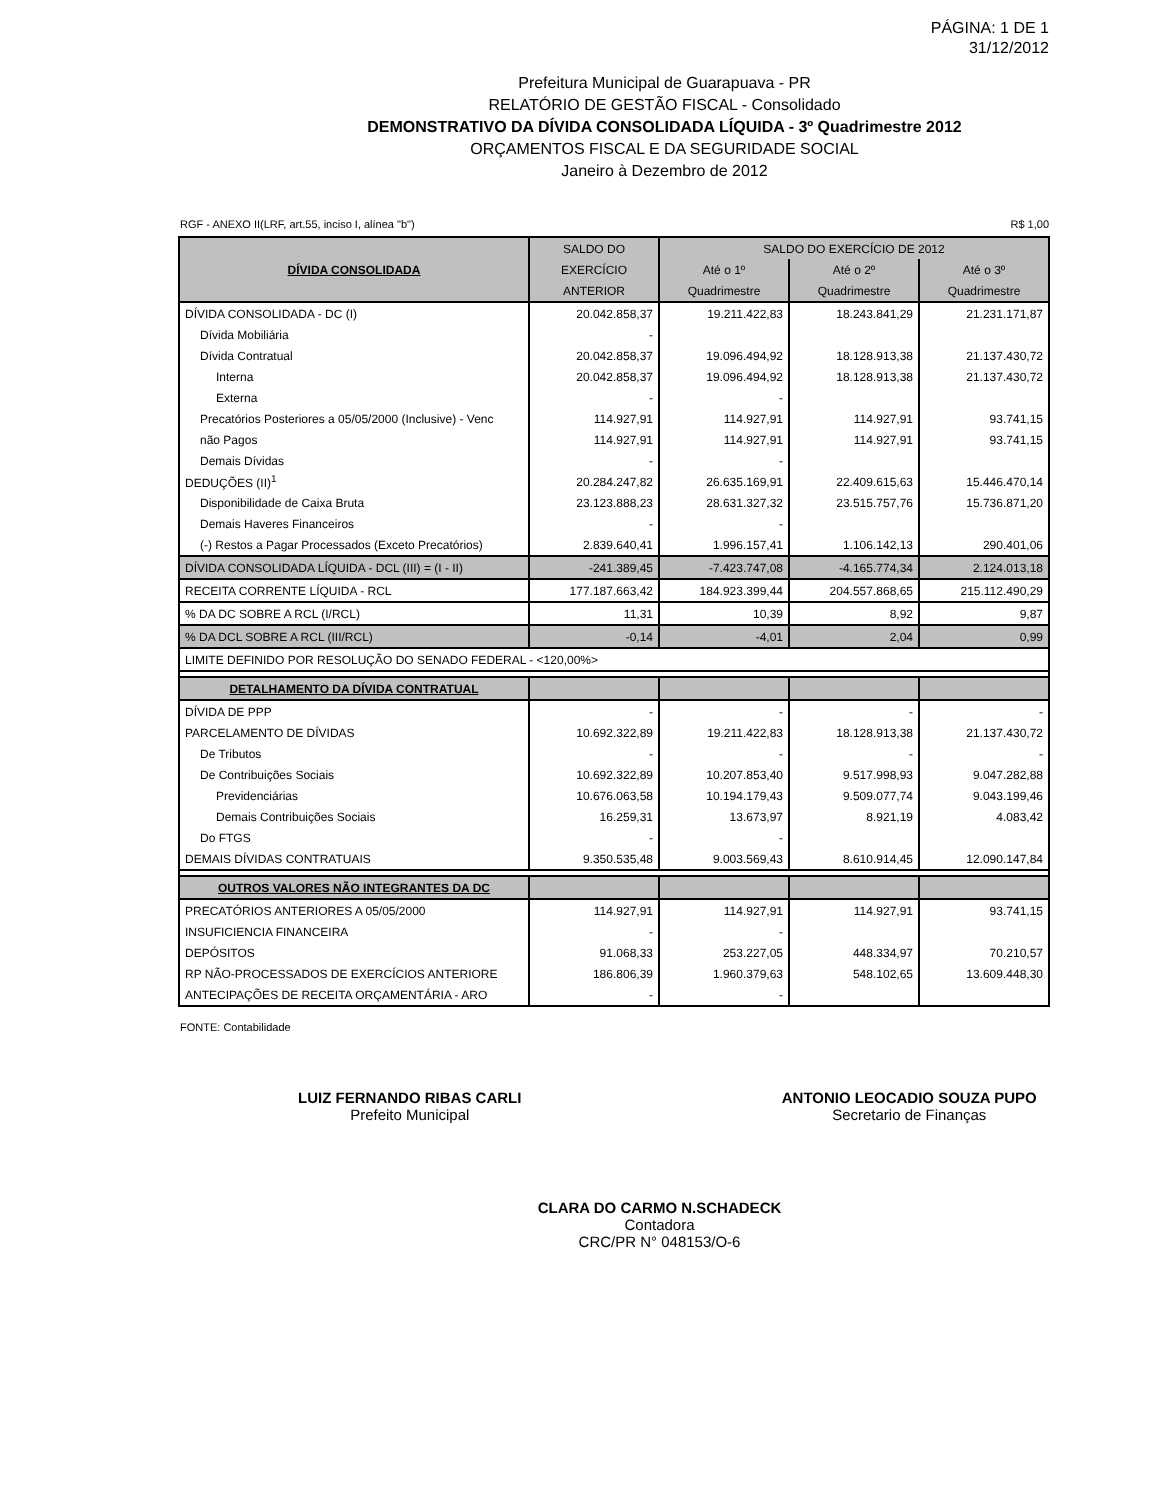PÁGINA: 1 DE 1
31/12/2012
Prefeitura Municipal de Guarapuava - PR
RELATÓRIO DE GESTÃO FISCAL - Consolidado
DEMONSTRATIVO DA DÍVIDA CONSOLIDADA LÍQUIDA - 3º Quadrimestre 2012
ORÇAMENTOS FISCAL E DA SEGURIDADE SOCIAL
Janeiro à Dezembro de 2012
RGF - ANEXO II(LRF, art.55, inciso I, alínea "b") R$ 1,00
| DÍVIDA CONSOLIDADA | SALDO DO | SALDO DO EXERCÍCIO DE 2012 | | |
| --- | --- | --- | --- | --- |
| | EXERCÍCIO | Até o 1º | Até o 2º | Até o 3º |
| | ANTERIOR | Quadrimestre | Quadrimestre | Quadrimestre |
| DÍVIDA CONSOLIDADA - DC (I) | 20.042.858,37 | 19.211.422,83 | 18.243.841,29 | 21.231.171,87 |
| Dívida Mobiliária | - | | | |
| Dívida Contratual | 20.042.858,37 | 19.096.494,92 | 18.128.913,38 | 21.137.430,72 |
| Interna | 20.042.858,37 | 19.096.494,92 | 18.128.913,38 | 21.137.430,72 |
| Externa | - | - | | |
| Precatórios Posteriores a 05/05/2000 (Inclusive) - Venc | 114.927,91 | 114.927,91 | 114.927,91 | 93.741,15 |
| não Pagos | 114.927,91 | 114.927,91 | 114.927,91 | 93.741,15 |
| Demais Dívidas | - | - | | |
| DEDUÇÕES (II)<sup>1</sup> | 20.284.247,82 | 26.635.169,91 | 22.409.615,63 | 15.446.470,14 |
| Disponibilidade de Caixa Bruta | 23.123.888,23 | 28.631.327,32 | 23.515.757,76 | 15.736.871,20 |
| Demais Haveres Financeiros | - | - | | |
| (-) Restos a Pagar Processados (Exceto Precatórios) | 2.839.640,41 | 1.996.157,41 | 1.106.142,13 | 290.401,06 |
| DÍVIDA CONSOLIDADA LÍQUIDA - DCL (III) = (I - II) | -241.389,45 | -7.423.747,08 | -4.165.774,34 | 2.124.013,18 |
| RECEITA CORRENTE LÍQUIDA - RCL | 177.187.663,42 | 184.923.399,44 | 204.557.868,65 | 215.112.490,29 |
| % DA DC SOBRE A RCL (I/RCL) | 11,31 | 10,39 | 8,92 | 9,87 |
| % DA DCL SOBRE A RCL (III/RCL) | -0,14 | -4,01 | 2,04 | 0,99 |
| LIMITE DEFINIDO POR RESOLUÇÃO DO SENADO FEDERAL - <120,00%> | | | | |
| DETALHAMENTO DA DÍVIDA CONTRATUAL | | | | |
| DÍVIDA DE PPP | - | - | - | - |
| PARCELAMENTO DE DÍVIDAS | 10.692.322,89 | 19.211.422,83 | 18.128.913,38 | 21.137.430,72 |
| De Tributos | - | - | - | - |
| De Contribuições Sociais | 10.692.322,89 | 10.207.853,40 | 9.517.998,93 | 9.047.282,88 |
| Previdenciárias | 10.676.063,58 | 10.194.179,43 | 9.509.077,74 | 9.043.199,46 |
| Demais Contribuições Sociais | 16.259,31 | 13.673,97 | 8.921,19 | 4.083,42 |
| Do FTGS | - | - | | |
| DEMAIS DÍVIDAS CONTRATUAIS | 9.350.535,48 | 9.003.569,43 | 8.610.914,45 | 12.090.147,84 |
| OUTROS VALORES NÃO INTEGRANTES DA DC | | | | |
| PRECATÓRIOS ANTERIORES A 05/05/2000 | 114.927,91 | 114.927,91 | 114.927,91 | 93.741,15 |
| INSUFICIENCIA FINANCEIRA | - | - | | |
| DEPÓSITOS | 91.068,33 | 253.227,05 | 448.334,97 | 70.210,57 |
| RP NÃO-PROCESSADOS DE EXERCÍCIOS ANTERIORE | 186.806,39 | 1.960.379,63 | 548.102,65 | 13.609.448,30 |
| ANTECIPAÇÕES DE RECEITA ORÇAMENTÁRIA - ARO | - | - | | |
FONTE: Contabilidade
LUIZ FERNANDO RIBAS CARLI
Prefeito Municipal
ANTONIO LEOCADIO SOUZA PUPO
Secretario de Finanças
CLARA DO CARMO N.SCHADECK
Contadora
CRC/PR N° 048153/O-6